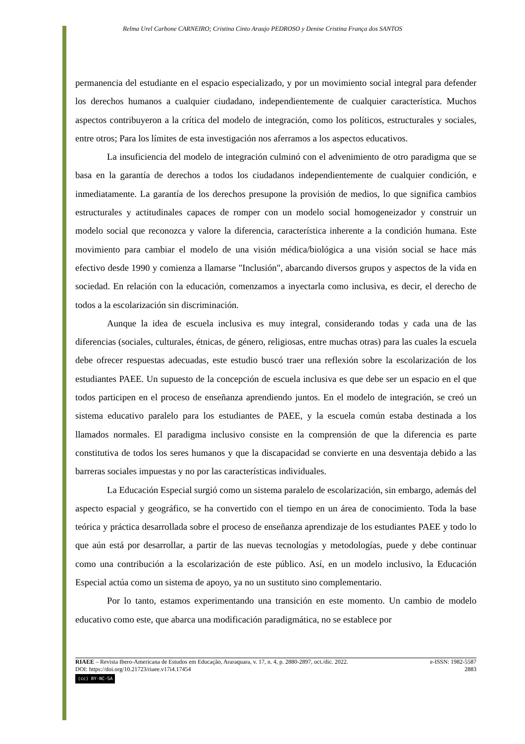Relma Urel Carbone CARNEIRO; Cristina Cinto Araujo PEDROSO y Denise Cristina França dos SANTOS
permanencia del estudiante en el espacio especializado, y por un movimiento social integral para defender los derechos humanos a cualquier ciudadano, independientemente de cualquier característica. Muchos aspectos contribuyeron a la crítica del modelo de integración, como los políticos, estructurales y sociales, entre otros; Para los límites de esta investigación nos aferramos a los aspectos educativos.
La insuficiencia del modelo de integración culminó con el advenimiento de otro paradigma que se basa en la garantía de derechos a todos los ciudadanos independientemente de cualquier condición, e inmediatamente. La garantía de los derechos presupone la provisión de medios, lo que significa cambios estructurales y actitudinales capaces de romper con un modelo social homogeneizador y construir un modelo social que reconozca y valore la diferencia, característica inherente a la condición humana. Este movimiento para cambiar el modelo de una visión médica/biológica a una visión social se hace más efectivo desde 1990 y comienza a llamarse "Inclusión", abarcando diversos grupos y aspectos de la vida en sociedad. En relación con la educación, comenzamos a inyectarla como inclusiva, es decir, el derecho de todos a la escolarización sin discriminación.
Aunque la idea de escuela inclusiva es muy integral, considerando todas y cada una de las diferencias (sociales, culturales, étnicas, de género, religiosas, entre muchas otras) para las cuales la escuela debe ofrecer respuestas adecuadas, este estudio buscó traer una reflexión sobre la escolarización de los estudiantes PAEE. Un supuesto de la concepción de escuela inclusiva es que debe ser un espacio en el que todos participen en el proceso de enseñanza aprendiendo juntos. En el modelo de integración, se creó un sistema educativo paralelo para los estudiantes de PAEE, y la escuela común estaba destinada a los llamados normales. El paradigma inclusivo consiste en la comprensión de que la diferencia es parte constitutiva de todos los seres humanos y que la discapacidad se convierte en una desventaja debido a las barreras sociales impuestas y no por las características individuales.
La Educación Especial surgió como un sistema paralelo de escolarización, sin embargo, además del aspecto espacial y geográfico, se ha convertido con el tiempo en un área de conocimiento. Toda la base teórica y práctica desarrollada sobre el proceso de enseñanza aprendizaje de los estudiantes PAEE y todo lo que aún está por desarrollar, a partir de las nuevas tecnologías y metodologías, puede y debe continuar como una contribución a la escolarización de este público. Así, en un modelo inclusivo, la Educación Especial actúa como un sistema de apoyo, ya no un sustituto sino complementario.
Por lo tanto, estamos experimentando una transición en este momento. Un cambio de modelo educativo como este, que abarca una modificación paradigmática, no se establece por
RIAEE – Revista Ibero-Americana de Estudos em Educação, Araraquara, v. 17, n. 4, p. 2880-2897, oct./dic. 2022. e-ISSN: 1982-5587
DOI: https://doi.org/10.21723/riaee.v17i4.17454 2883
(cc) BY-NC-SA